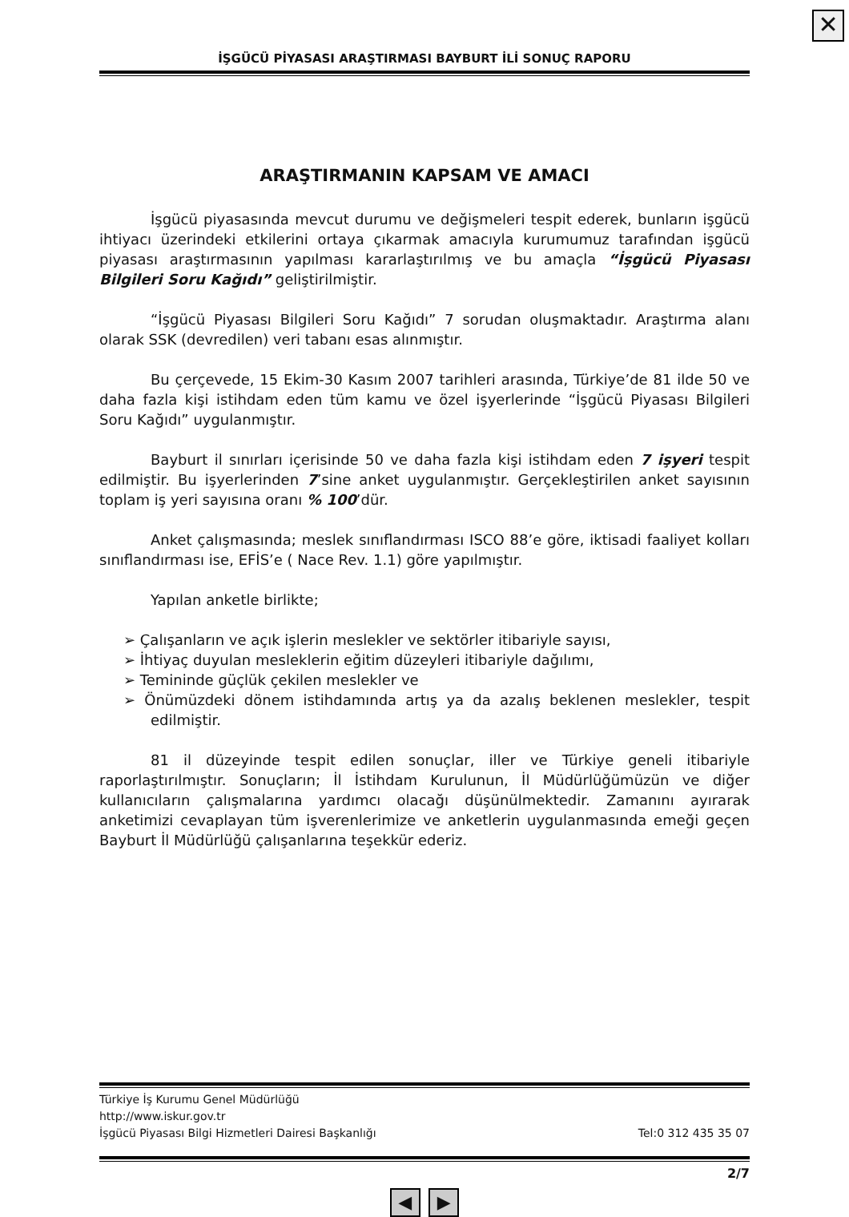✕
İŞGÜCÜ PİYASASI ARAŞTIRMASI BAYBURT İLİ SONUÇ RAPORU
ARAŞTIRMANIN KAPSAM VE AMACI
İşgücü piyasasında mevcut durumu ve değişmeleri tespit ederek, bunların işgücü ihtiyacı üzerindeki etkilerini ortaya çıkarmak amacıyla kurumumuz tarafından işgücü piyasası araştırmasının yapılması kararlaştırılmış ve bu amaçla “İşgücü Piyasası Bilgileri Soru Kağıdı” geliştirilmiştir.
“İşgücü Piyasası Bilgileri Soru Kağıdı” 7 sorudan oluşmaktadır. Araştırma alanı olarak SSK (devredilen) veri tabanı esas alınmıştır.
Bu çerçevede, 15 Ekim-30 Kasım 2007 tarihleri arasında, Türkiye’de 81 ilde 50 ve daha fazla kişi istihdam eden tüm kamu ve özel işyerlerinde “İşgücü Piyasası Bilgileri Soru Kağıdı” uygulanmıştır.
Bayburt il sınırları içerisinde 50 ve daha fazla kişi istihdam eden 7 işyeri tespit edilmiştir. Bu işyerlerinden 7’sine anket uygulanmıştır. Gerçekleştirilen anket sayısının toplam iş yeri sayısına oranı % 100’dür.
Anket çalışmasında; meslek sınıflandırması ISCO 88’e göre, iktisadi faaliyet kolları sınıflandırması ise, EFİS’e ( Nace Rev. 1.1) göre yapılmıştır.
Yapılan anketle birlikte;
➢ Çalışanların ve açık işlerin meslekler ve sektörler itibariyle sayısı,
➢ İhtiyaç duyulan mesleklerin eğitim düzeyleri itibariyle dağılımı,
➢ Temininde güçlük çekilen meslekler ve
➢ Önümüzdeki dönem istihdamında artış ya da azalış beklenen meslekler, tespit edilmiştir.
81 il düzeyinde tespit edilen sonuçlar, iller ve Türkiye geneli itibariyle raporlaştırılmıştır. Sonuçların; İl İstihdam Kurulunun, İl Müdürlüğümüzün ve diğer kullanıcıların çalışmalarına yardımcı olacağı düşünülmektedir. Zamanını ayırarak anketimizi cevaplayan tüm işverenlerimize ve anketlerin uygulanmasında emeği geçen Bayburt İl Müdürlüğü çalışanlarına teşekkür ederiz.
Türkiye İş Kurumu Genel Müdürlüğü
http://www.iskur.gov.tr
İşgücü Piyasası Bilgi Hizmetleri Dairesi Başkanlığı Tel:0 312 435 35 07
2/7
◀ ▶